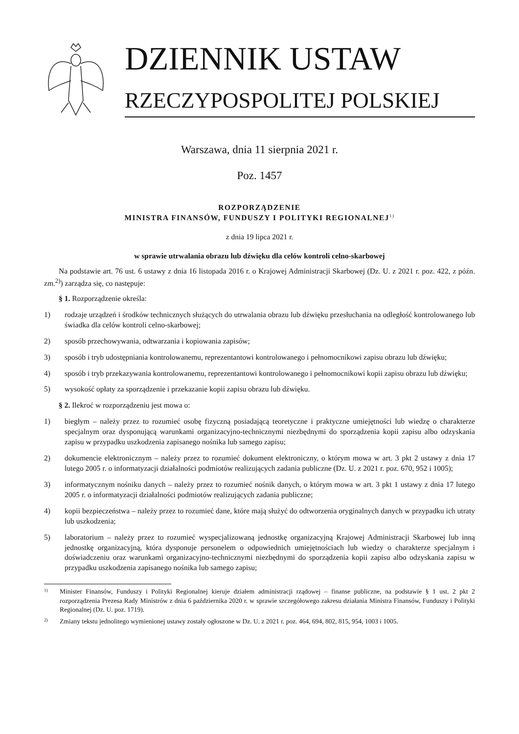DZIENNIK USTAW
RZECZYPOSPOLITEJ POLSKIEJ
Warszawa, dnia 11 sierpnia 2021 r.
Poz. 1457
ROZPORZĄDZENIE
MINISTRA FINANSÓW, FUNDUSZY I POLITYKI REGIONALNEJ<sup>1)</sup>
z dnia 19 lipca 2021 r.
w sprawie utrwalania obrazu lub dźwięku dla celów kontroli celno-skarbowej
Na podstawie art. 76 ust. 6 ustawy z dnia 16 listopada 2016 r. o Krajowej Administracji Skarbowej (Dz. U. z 2021 r. poz. 422, z późn. zm.<sup>2)</sup>) zarządza się, co następuje:
§ 1. Rozporządzenie określa:
1) rodzaje urządzeń i środków technicznych służących do utrwalania obrazu lub dźwięku przesłuchania na odległość kontrolowanego lub świadka dla celów kontroli celno-skarbowej;
2) sposób przechowywania, odtwarzania i kopiowania zapisów;
3) sposób i tryb udostępniania kontrolowanemu, reprezentantowi kontrolowanego i pełnomocnikowi zapisu obrazu lub dźwięku;
4) sposób i tryb przekazywania kontrolowanemu, reprezentantowi kontrolowanego i pełnomocnikowi kopii zapisu obrazu lub dźwięku;
5) wysokość opłaty za sporządzenie i przekazanie kopii zapisu obrazu lub dźwięku.
§ 2. Ilekroć w rozporządzeniu jest mowa o:
1) biegłym – należy przez to rozumieć osobę fizyczną posiadającą teoretyczne i praktyczne umiejętności lub wiedzę o charakterze specjalnym oraz dysponującą warunkami organizacyjno-technicznymi niezbędnymi do sporządzenia kopii zapisu albo odzyskania zapisu w przypadku uszkodzenia zapisanego nośnika lub samego zapisu;
2) dokumencie elektronicznym – należy przez to rozumieć dokument elektroniczny, o którym mowa w art. 3 pkt 2 ustawy z dnia 17 lutego 2005 r. o informatyzacji działalności podmiotów realizujących zadania publiczne (Dz. U. z 2021 r. poz. 670, 952 i 1005);
3) informatycznym nośniku danych – należy przez to rozumieć nośnik danych, o którym mowa w art. 3 pkt 1 ustawy z dnia 17 lutego 2005 r. o informatyzacji działalności podmiotów realizujących zadania publiczne;
4) kopii bezpieczeństwa – należy przez to rozumieć dane, które mają służyć do odtworzenia oryginalnych danych w przypadku ich utraty lub uszkodzenia;
5) laboratorium – należy przez to rozumieć wyspecjalizowaną jednostkę organizacyjną Krajowej Administracji Skarbowej lub inną jednostkę organizacyjną, która dysponuje personelem o odpowiednich umiejętnościach lub wiedzy o charakterze specjalnym i doświadczeniu oraz warunkami organizacyjno-technicznymi niezbędnymi do sporządzenia kopii zapisu albo odzyskania zapisu w przypadku uszkodzenia zapisanego nośnika lub samego zapisu;
<sup>1)</sup>
Minister Finansów, Funduszy i Polityki Regionalnej kieruje działem administracji rządowej – finanse publiczne, na podstawie § 1 ust. 2 pkt 2 rozporządzenia Prezesa Rady Ministrów z dnia 6 października 2020 r. w sprawie szczegółowego zakresu działania Ministra Finansów, Funduszy i Polityki Regionalnej (Dz. U. poz. 1719).
<sup>2)</sup>
Zmiany tekstu jednolitego wymienionej ustawy zostały ogłoszone w Dz. U. z 2021 r. poz. 464, 694, 802, 815, 954, 1003 i 1005.